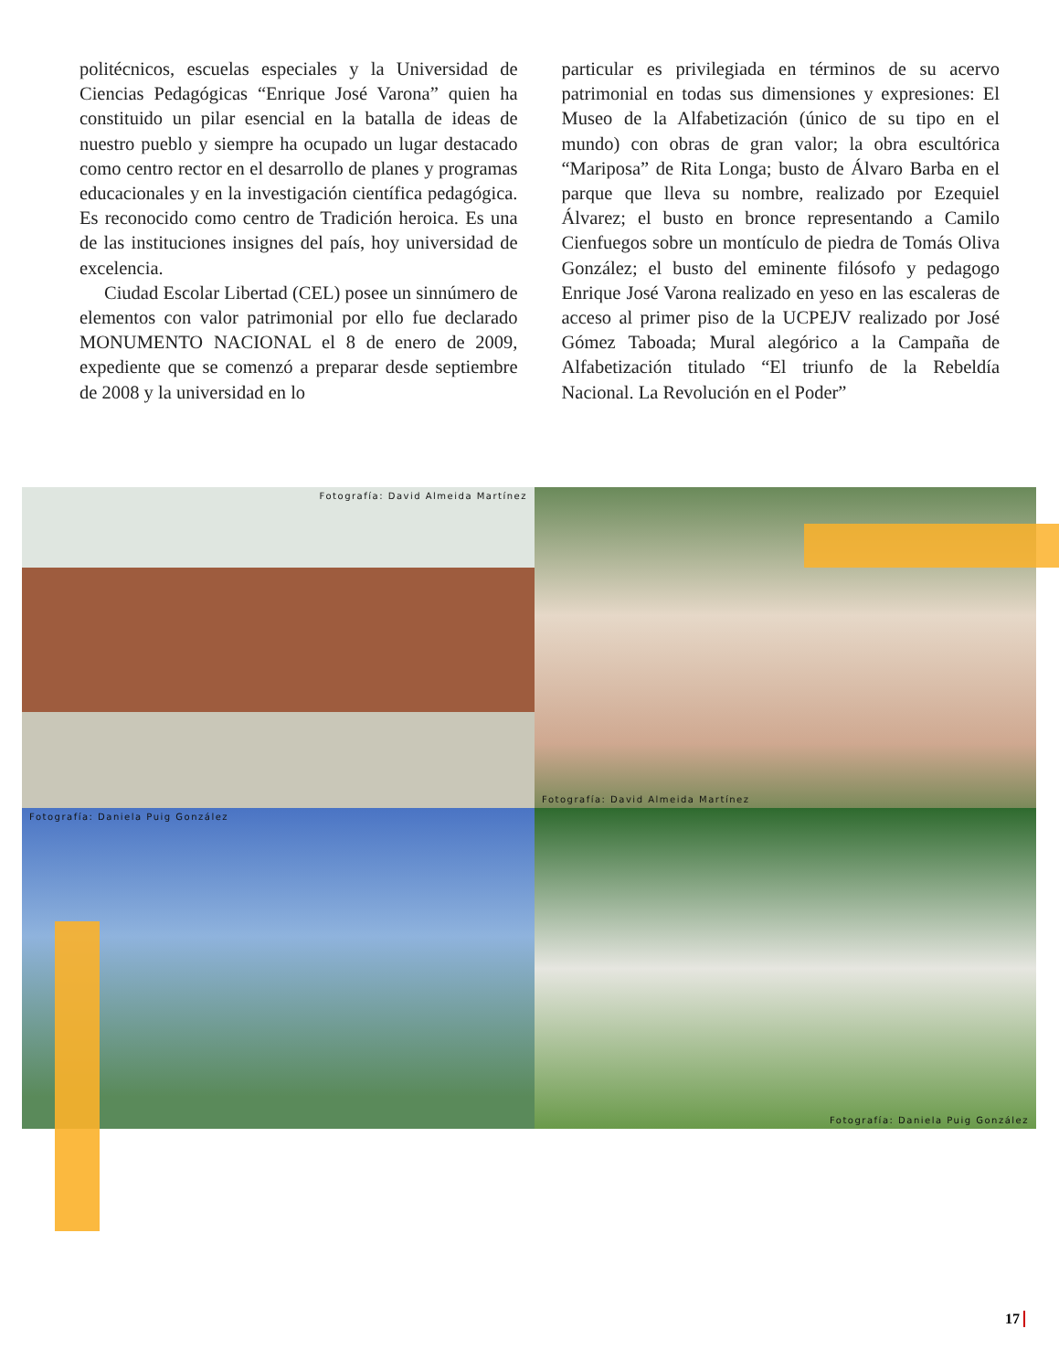politécnicos, escuelas especiales y la Universidad de Ciencias Pedagógicas “Enrique José Varona” quien ha constituido un pilar esencial en la batalla de ideas de nuestro pueblo y siempre ha ocupado un lugar destacado como centro rector en el desarrollo de planes y programas educacionales y en la investigación científica pedagógica. Es reconocido como centro de Tradición heroica. Es una de las instituciones insignes del país, hoy universidad de excelencia.
Ciudad Escolar Libertad (CEL) posee un sinnúmero de elementos con valor patrimonial por ello fue declarado MONUMENTO NACIONAL el 8 de enero de 2009, expediente que se comenzó a preparar desde septiembre de 2008 y la universidad en lo
particular es privilegiada en términos de su acervo patrimonial en todas sus dimensiones y expresiones: El Museo de la Alfabetización (único de su tipo en el mundo) con obras de gran valor; la obra escultórica “Mariposa” de Rita Longa; busto de Álvaro Barba en el parque que lleva su nombre, realizado por Ezequiel Álvarez; el busto en bronce representando a Camilo Cienfuegos sobre un montículo de piedra de Tomás Oliva González; el busto del eminente filósofo y pedagogo Enrique José Varona realizado en yeso en las escaleras de acceso al primer piso de la UCPEJV realizado por José Gómez Taboada; Mural alegórico a la Campaña de Alfabetización titulado “El triunfo de la Rebeldía Nacional. La Revolución en el Poder”
Fotografía: David Almeida Martínez
Fotografía: David Almeida Martínez
Fotografía: Daniela Puig González
Fotografía: Daniela Puig González
17